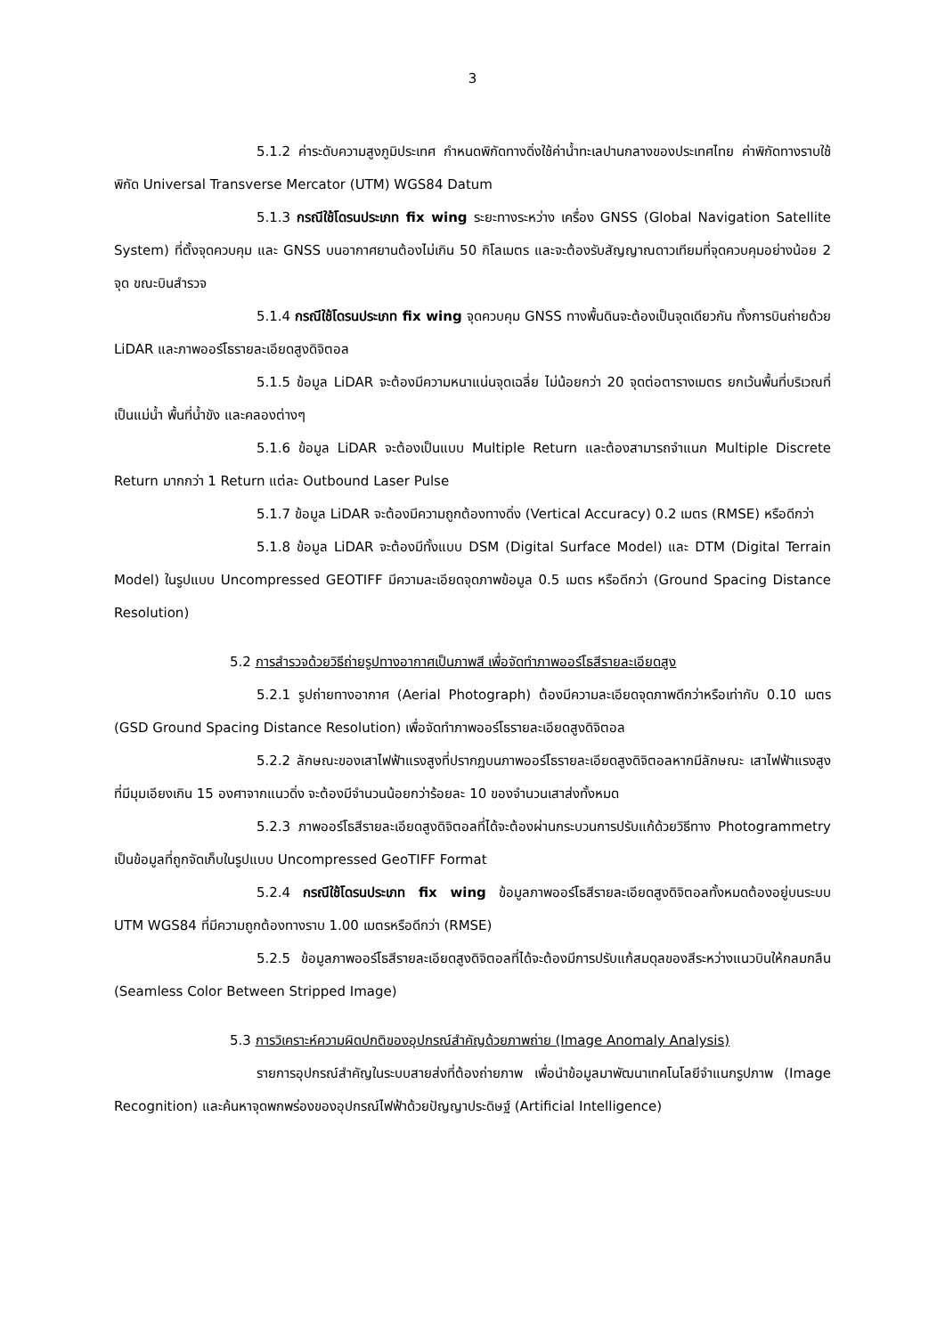3
5.1.2 ค่าระดับความสูงภูมิประเทศ กำหนดพิกัดทางดิ่งใช้ค่าน้ำทะเลปานกลางของประเทศไทย ค่าพิกัดทางราบใช้พิกัด Universal Transverse Mercator (UTM) WGS84 Datum
5.1.3 กรณีใช้โดรนประเภท fix wing ระยะทางระหว่าง เครื่อง GNSS (Global Navigation Satellite System) ที่ตั้งจุดควบคุม และ GNSS บนอากาศยานต้องไม่เกิน 50 กิโลเมตร และจะต้องรับสัญญาณดาวเทียมที่จุดควบคุมอย่างน้อย 2 จุด ขณะบินสำรวจ
5.1.4 กรณีใช้โดรนประเภท fix wing จุดควบคุม GNSS ทางพื้นดินจะต้องเป็นจุดเดียวกัน ทั้งการบินถ่ายด้วย LiDAR และภาพออร์โธรายละเอียดสูงดิจิตอล
5.1.5 ข้อมูล LiDAR จะต้องมีความหนาแน่นจุดเฉลี่ย ไม่น้อยกว่า 20 จุดต่อตารางเมตร ยกเว้นพื้นที่บริเวณที่เป็นแม่น้ำ พื้นที่น้ำขัง และคลองต่างๆ
5.1.6 ข้อมูล LiDAR จะต้องเป็นแบบ Multiple Return และต้องสามารถจำแนก Multiple Discrete Return มากกว่า 1 Return แต่ละ Outbound Laser Pulse
5.1.7 ข้อมูล LiDAR จะต้องมีความถูกต้องทางดิ่ง (Vertical Accuracy) 0.2 เมตร (RMSE) หรือดีกว่า
5.1.8 ข้อมูล LiDAR จะต้องมีทั้งแบบ DSM (Digital Surface Model) และ DTM (Digital Terrain Model) ในรูปแบบ Uncompressed GEOTIFF มีความละเอียดจุดภาพข้อมูล 0.5 เมตร หรือดีกว่า (Ground Spacing Distance Resolution)
5.2 การสำรวจด้วยวิธีถ่ายรูปทางอากาศเป็นภาพสี เพื่อจัดทำภาพออร์โธสีรายละเอียดสูง
5.2.1 รูปถ่ายทางอากาศ (Aerial Photograph) ต้องมีความละเอียดจุดภาพดีกว่าหรือเท่ากับ 0.10 เมตร (GSD Ground Spacing Distance Resolution) เพื่อจัดทำภาพออร์โธรายละเอียดสูงดิจิตอล
5.2.2 ลักษณะของเสาไฟฟ้าแรงสูงที่ปรากฏบนภาพออร์โธรายละเอียดสูงดิจิตอลหากมีลักษณะ เสาไฟฟ้าแรงสูงที่มีมุมเอียงเกิน 15 องศาจากแนวดิ่ง จะต้องมีจำนวนน้อยกว่าร้อยละ 10 ของจำนวนเสาส่งทั้งหมด
5.2.3 ภาพออร์โธสีรายละเอียดสูงดิจิตอลที่ได้จะต้องผ่านกระบวนการปรับแก้ด้วยวิธีทาง Photogrammetry เป็นข้อมูลที่ถูกจัดเก็บในรูปแบบ Uncompressed GeoTIFF Format
5.2.4 กรณีใช้โดรนประเภท fix wing ข้อมูลภาพออร์โธสีรายละเอียดสูงดิจิตอลทั้งหมดต้องอยู่บนระบบ UTM WGS84 ที่มีความถูกต้องทางราบ 1.00 เมตรหรือดีกว่า (RMSE)
5.2.5 ข้อมูลภาพออร์โธสีรายละเอียดสูงดิจิตอลที่ได้จะต้องมีการปรับแก้สมดุลของสีระหว่างแนวบินให้กลมกลืน (Seamless Color Between Stripped Image)
5.3 การวิเคราะห์ความผิดปกติของอุปกรณ์สำคัญด้วยภาพถ่าย (Image Anomaly Analysis)
รายการอุปกรณ์สำคัญในระบบสายส่งที่ต้องถ่ายภาพ เพื่อนำข้อมูลมาพัฒนาเทคโนโลยีจำแนกรูปภาพ (Image Recognition) และค้นหาจุดพกพร่องของอุปกรณ์ไฟฟ้าด้วยปัญญาประดิษฐ์ (Artificial Intelligence)